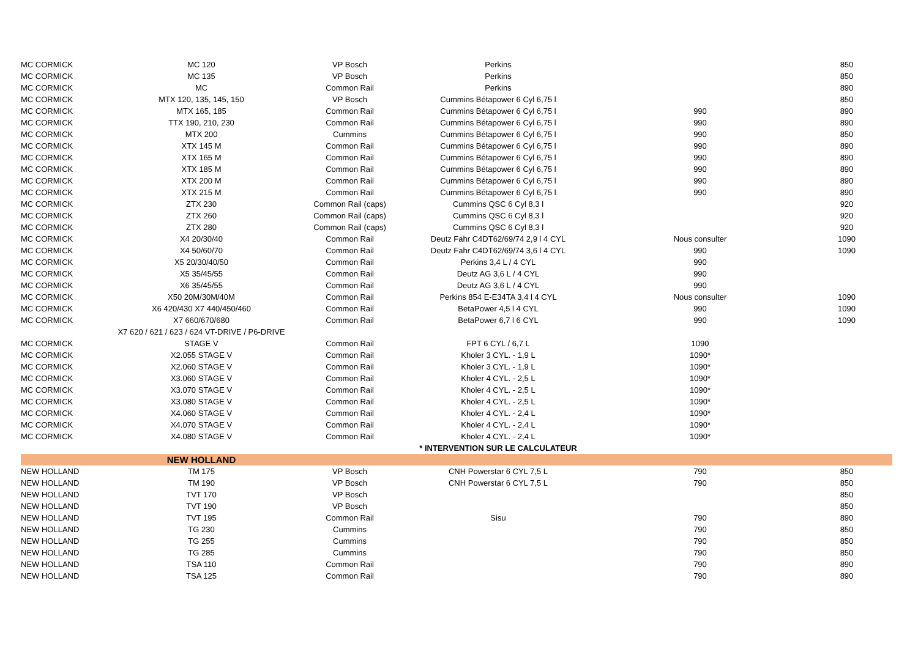| MC CORMICK | MC 120 | VP Bosch | Perkins | | 850 |
| MC CORMICK | MC 135 | VP Bosch | Perkins | | 850 |
| MC CORMICK | MC | Common Rail | Perkins | | 890 |
| MC CORMICK | MTX 120, 135, 145, 150 | VP Bosch | Cummins Bétapower 6 Cyl 6,75 l | | 850 |
| MC CORMICK | MTX 165, 185 | Common Rail | Cummins Bétapower 6 Cyl 6,75 l | 990 | 890 |
| MC CORMICK | TTX 190, 210, 230 | Common Rail | Cummins Bétapower 6 Cyl 6,75 l | 990 | 890 |
| MC CORMICK | MTX 200 | Cummins | Cummins Bétapower 6 Cyl 6,75 l | 990 | 850 |
| MC CORMICK | XTX 145 M | Common Rail | Cummins Bétapower 6 Cyl 6,75 l | 990 | 890 |
| MC CORMICK | XTX 165 M | Common Rail | Cummins Bétapower 6 Cyl 6,75 l | 990 | 890 |
| MC CORMICK | XTX 185 M | Common Rail | Cummins Bétapower 6 Cyl 6,75 l | 990 | 890 |
| MC CORMICK | XTX 200 M | Common Rail | Cummins Bétapower 6 Cyl 6,75 l | 990 | 890 |
| MC CORMICK | XTX 215 M | Common Rail | Cummins Bétapower 6 Cyl 6,75 l | 990 | 890 |
| MC CORMICK | ZTX 230 | Common Rail (caps) | Cummins QSC 6 Cyl 8,3 l | | 920 |
| MC CORMICK | ZTX 260 | Common Rail (caps) | Cummins QSC 6 Cyl 8,3 l | | 920 |
| MC CORMICK | ZTX 280 | Common Rail (caps) | Cummins QSC 6 Cyl 8,3 l | | 920 |
| MC CORMICK | X4 20/30/40 | Common Rail | Deutz Fahr C4DT62/69/74 2,9 l 4 CYL | Nous consulter | 1090 |
| MC CORMICK | X4 50/60/70 | Common Rail | Deutz Fahr C4DT62/69/74 3,6 l 4 CYL | 990 | 1090 |
| MC CORMICK | X5 20/30/40/50 | Common Rail | Perkins 3,4 L / 4 CYL | 990 | |
| MC CORMICK | X5 35/45/55 | Common Rail | Deutz AG 3,6 L / 4 CYL | 990 | |
| MC CORMICK | X6 35/45/55 | Common Rail | Deutz AG 3,6 L / 4 CYL | 990 | |
| MC CORMICK | X50 20M/30M/40M | Common Rail | Perkins 854 E-E34TA 3,4 l 4 CYL | Nous consulter | 1090 |
| MC CORMICK | X6 420/430 X7 440/450/460 | Common Rail | BetaPower 4,5 l 4 CYL | 990 | 1090 |
| MC CORMICK | X7 660/670/680 | Common Rail | BetaPower 6,7 l 6 CYL | 990 | 1090 |
| | X7 620 / 621 / 623 / 624 VT-DRIVE / P6-DRIVE | | | | |
| MC CORMICK | STAGE V | Common Rail | FPT 6 CYL / 6,7 L | 1090 | |
| MC CORMICK | X2.055 STAGE V | Common Rail | Kholer 3 CYL. - 1,9 L | 1090* | |
| MC CORMICK | X2.060 STAGE V | Common Rail | Kholer 3 CYL. - 1,9 L | 1090* | |
| MC CORMICK | X3.060 STAGE V | Common Rail | Kholer 4 CYL. - 2,5 L | 1090* | |
| MC CORMICK | X3.070 STAGE V | Common Rail | Kholer 4 CYL. - 2,5 L | 1090* | |
| MC CORMICK | X3.080 STAGE V | Common Rail | Kholer 4 CYL. - 2,5 L | 1090* | |
| MC CORMICK | X4.060 STAGE V | Common Rail | Kholer 4 CYL. - 2,4 L | 1090* | |
| MC CORMICK | X4.070 STAGE V | Common Rail | Kholer 4 CYL. - 2,4 L | 1090* | |
| MC CORMICK | X4.080 STAGE V | Common Rail | Kholer 4 CYL. - 2,4 L | 1090* | |
| | | | * INTERVENTION SUR LE CALCULATEUR | | |
| | NEW HOLLAND | | | | |
| NEW HOLLAND | TM 175 | VP Bosch | CNH Powerstar 6 CYL 7,5 L | 790 | 850 |
| NEW HOLLAND | TM 190 | VP Bosch | CNH Powerstar 6 CYL 7,5 L | 790 | 850 |
| NEW HOLLAND | TVT 170 | VP Bosch | | | 850 |
| NEW HOLLAND | TVT 190 | VP Bosch | | | 850 |
| NEW HOLLAND | TVT 195 | Common Rail | Sisu | 790 | 890 |
| NEW HOLLAND | TG 230 | Cummins | | 790 | 850 |
| NEW HOLLAND | TG 255 | Cummins | | 790 | 850 |
| NEW HOLLAND | TG 285 | Cummins | | 790 | 850 |
| NEW HOLLAND | TSA 110 | Common Rail | | 790 | 890 |
| NEW HOLLAND | TSA 125 | Common Rail | | 790 | 890 |